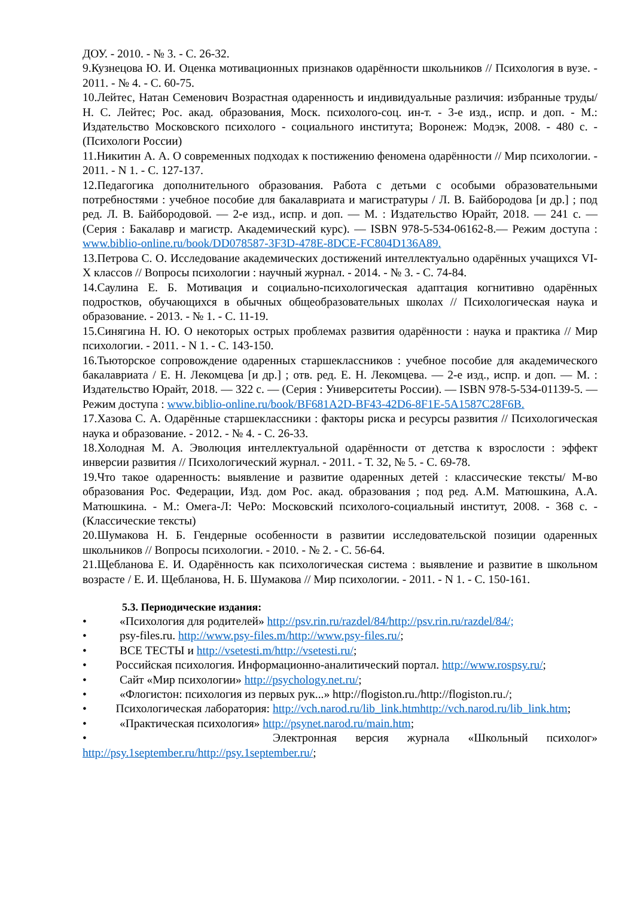ДОУ. - 2010. - № 3. - С. 26-32.
9.Кузнецова Ю. И. Оценка мотивационных признаков одарённости школьников // Психология в вузе. - 2011. - № 4. - С. 60-75.
10.Лейтес, Натан Семенович Возрастная одаренность и индивидуальные различия: избранные труды/ Н. С. Лейтес; Рос. акад. образования, Моск. психолого-соц. ин-т. - 3-е изд., испр. и доп. - М.: Издательство Московского психолого - социального института; Воронеж: Модэк, 2008. - 480 с. - (Психологи России)
11.Никитин А. А. О современных подходах к постижению феномена одарённости // Мир психологии. - 2011. - N 1. - С. 127-137.
12.Педагогика дополнительного образования. Работа с детьми с особыми образовательными потребностями : учебное пособие для бакалавриата и магистратуры / Л. В. Байбородова [и др.] ; под ред. Л. В. Байбородовой. — 2-е изд., испр. и доп. — М. : Издательство Юрайт, 2018. — 241 с. — (Серия : Бакалавр и магистр. Академический курс). — ISBN 978-5-534-06162-8.— Режим доступа : www.biblio-online.ru/book/DD078587-3F3D-478E-8DCE-FC804D136A89.
13.Петрова С. О. Исследование академических достижений интеллектуально одарённых учащихся VI-X классов // Вопросы психологии : научный журнал. - 2014. - № 3. - С. 74-84.
14.Саулина Е. Б. Мотивация и социально-психологическая адаптация когнитивно одарённых подростков, обучающихся в обычных общеобразовательных школах // Психологическая наука и образование. - 2013. - № 1. - С. 11-19.
15.Синягина Н. Ю. О некоторых острых проблемах развития одарённости : наука и практика // Мир психологии. - 2011. - N 1. - С. 143-150.
16.Тьюторское сопровождение одаренных старшеклассников : учебное пособие для академического бакалавриата / Е. Н. Лекомцева [и др.] ; отв. ред. Е. Н. Лекомцева. — 2-е изд., испр. и доп. — М. : Издательство Юрайт, 2018. — 322 с. — (Серия : Университеты России). — ISBN 978-5-534-01139-5. — Режим доступа : www.biblio-online.ru/book/BF681A2D-BF43-42D6-8F1E-5A1587C28F6B.
17.Хазова С. А. Одарённые старшеклассники : факторы риска и ресурсы развития // Психологическая наука и образование. - 2012. - № 4. - С. 26-33.
18.Холодная М. А. Эволюция интеллектуальной одарённости от детства к взрослости : эффект инверсии развития // Психологический журнал. - 2011. - Т. 32, № 5. - С. 69-78.
19.Что такое одаренность: выявление и развитие одаренных детей : классические тексты/ М-во образования Рос. Федерации, Изд. дом Рос. акад. образования ; под ред. А.М. Матюшкина, А.А. Матюшкина. - М.: Омега-Л: ЧеРо: Московский психолого-социальный институт, 2008. - 368 с. - (Классические тексты)
20.Шумакова Н. Б. Гендерные особенности в развитии исследовательской позиции одаренных школьников // Вопросы психологии. - 2010. - № 2. - С. 56-64.
21.Щебланова Е. И. Одарённость как психологическая система : выявление и развитие в школьном возрасте / Е. И. Щебланова, Н. Б. Шумакова // Мир психологии. - 2011. - N 1. - С. 150-161.
5.3. Периодические издания:
• «Психология для родителей» http://psv.rin.ru/razdel/84/http://psv.rin.ru/razdel/84/;
• psy-files.ru. http://www.psy-files.m/http://www.psy-files.ru/;
• ВСЕ ТЕСТЫ и http://vsetesti.m/http://vsetesti.ru/;
• Российская психология. Информационно-аналитический портал. http://www.rospsy.ru/;
• Сайт «Мир психологии» http://psychology.net.ru/;
• «Флогистон: психология из первых рук...» http://flogiston.ru./http://flogiston.ru./;
• Психологическая лаборатория: http://vch.narod.ru/lib_link.htmhttp://vch.narod.ru/lib_link.htm;
• «Практическая психология» http://psynet.narod.ru/main.htm;
• Электронная версия журнала «Школьный психолог» http://psy.1september.ru/http://psy.1september.ru/;